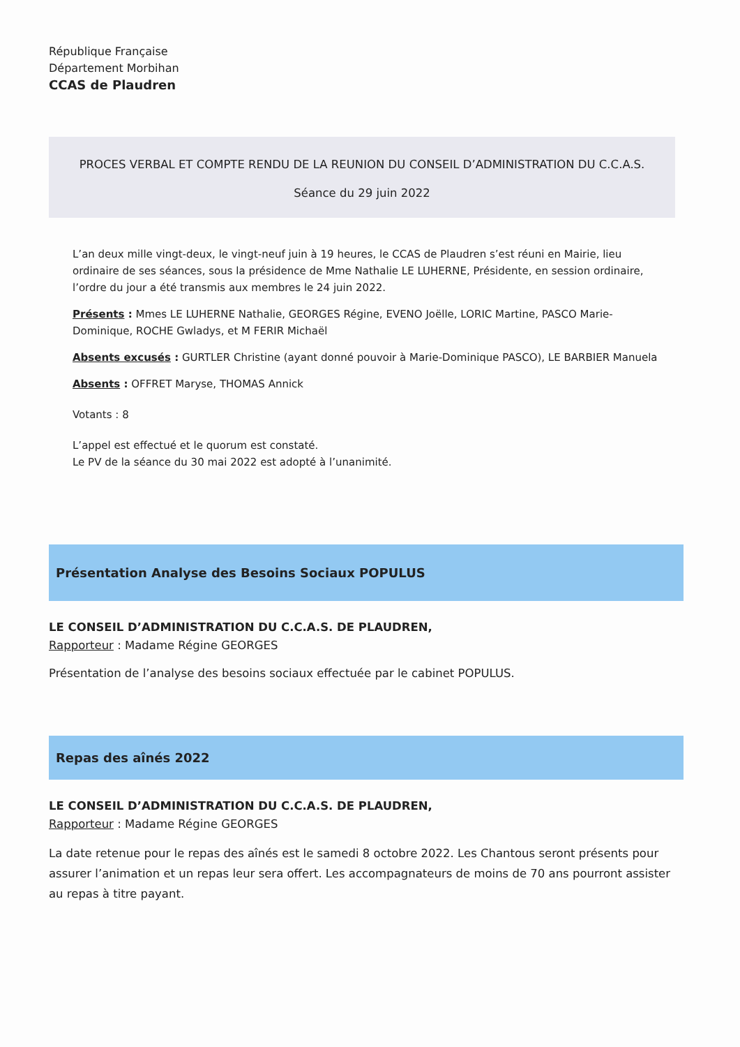République Française
Département Morbihan
CCAS de Plaudren
PROCES VERBAL ET COMPTE RENDU DE LA REUNION DU CONSEIL D’ADMINISTRATION DU C.C.A.S.
Séance du 29 juin 2022
L’an deux mille vingt-deux, le vingt-neuf juin à 19 heures, le CCAS de Plaudren s’est réuni en Mairie, lieu ordinaire de ses séances, sous la présidence de Mme Nathalie LE LUHERNE, Présidente, en session ordinaire, l’ordre du jour a été transmis aux membres le 24 juin 2022.
Présents : Mmes LE LUHERNE Nathalie, GEORGES Régine, EVENO Joëlle, LORIC Martine, PASCO Marie-Dominique, ROCHE Gwladys, et M FERIR Michaël
Absents excusés : GURTLER Christine (ayant donné pouvoir à Marie-Dominique PASCO), LE BARBIER Manuela
Absents : OFFRET Maryse, THOMAS Annick
Votants : 8
L’appel est effectué et le quorum est constaté.
Le PV de la séance du 30 mai 2022 est adopté à l’unanimité.
Présentation Analyse des Besoins Sociaux POPULUS
LE CONSEIL D’ADMINISTRATION DU C.C.A.S. DE PLAUDREN,
Rapporteur : Madame Régine GEORGES
Présentation de l’analyse des besoins sociaux effectuée par le cabinet POPULUS.
Repas des aînés 2022
LE CONSEIL D’ADMINISTRATION DU C.C.A.S. DE PLAUDREN,
Rapporteur : Madame Régine GEORGES
La date retenue pour le repas des aînés est le samedi 8 octobre 2022. Les Chantous seront présents pour assurer l’animation et un repas leur sera offert. Les accompagnateurs de moins de 70 ans pourront assister au repas à titre payant.